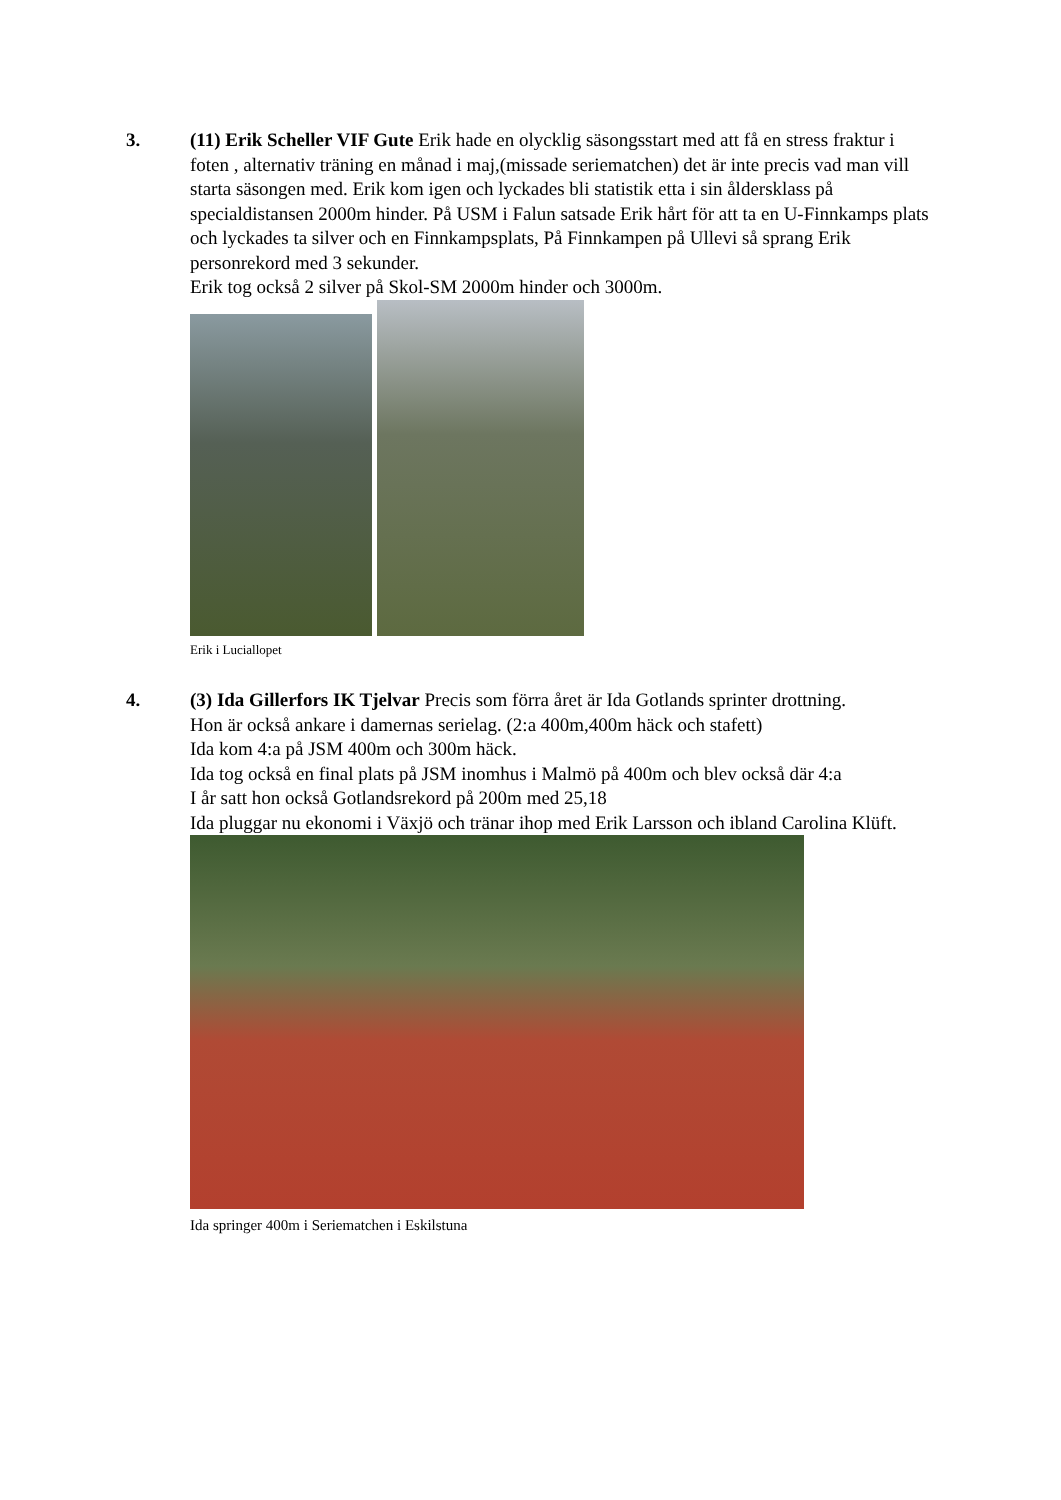3. (11) Erik Scheller VIF Gute Erik hade en olycklig säsongsstart med att få en stress fraktur i foten , alternativ träning en månad i maj,(missade seriematchen) det är inte precis vad man vill starta säsongen med. Erik kom igen och lyckades bli statistik etta i sin åldersklass på specialdistansen 2000m hinder. På USM i Falun satsade Erik hårt för att ta en U-Finnkamps plats och lyckades ta silver och en Finnkampsplats, På Finnkampen på Ullevi så sprang Erik personrekord med 3 sekunder.
Erik tog också 2 silver på Skol-SM 2000m hinder och 3000m.
Erik i Luciallopet
4. (3) Ida Gillerfors IK Tjelvar Precis som förra året är Ida Gotlands sprinter drottning.
Hon är också ankare i damernas serielag. (2:a 400m,400m häck och stafett)
Ida kom 4:a på JSM 400m och 300m häck.
Ida tog också en final plats på JSM inomhus i Malmö på 400m och blev också där 4:a
I år satt hon också Gotlandsrekord på 200m med 25,18
Ida pluggar nu ekonomi i Växjö och tränar ihop med Erik Larsson och ibland Carolina Klüft.
Ida springer 400m i Seriematchen i Eskilstuna